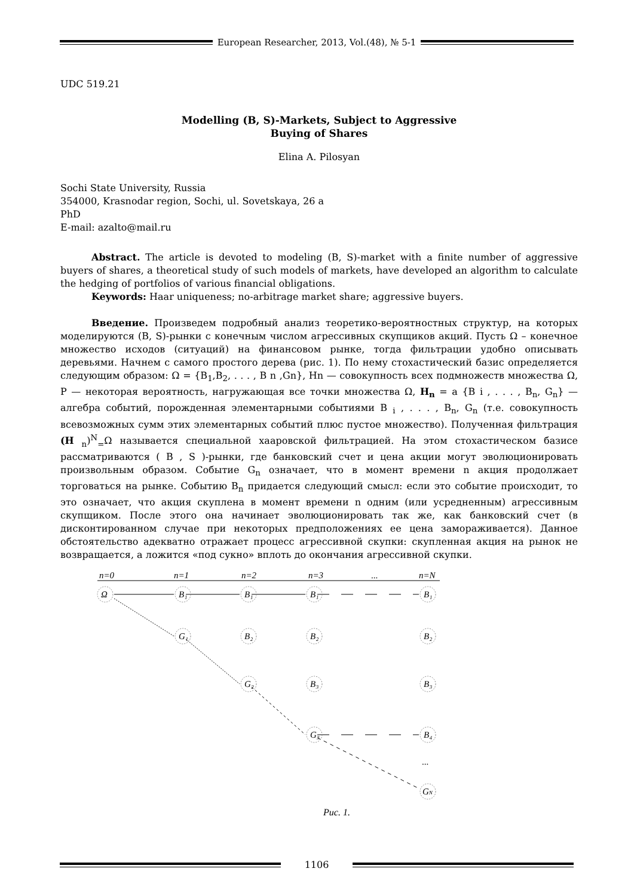European Researcher, 2013, Vol.(48), № 5-1
UDC 519.21
Modelling (B, S)-Markets, Subject to Aggressive
Buying of Shares
Elina A. Pilosyan
Sochi State University, Russia
354000, Krasnodar region, Sochi, ul. Sovetskaya, 26 a
PhD
E-mail: azalto@mail.ru
Abstract. The article is devoted to modeling (B, S)-market with a finite number of aggressive buyers of shares, a theoretical study of such models of markets, have developed an algorithm to calculate the hedging of portfolios of various financial obligations.
Keywords: Haar uniqueness; no-arbitrage market share; aggressive buyers.
Введение. Произведем подробный анализ теоретико-вероятностных структур, на которых моделируются (B, S)-рынки с конечным числом агрессивных скупщиков акций. Пусть Ω – конечное множество исходов (ситуаций) на финансовом рынке, тогда фильтрации удобно описывать деревьями. Начнем с самого простого дерева (рис. 1). По нему стохастический базис определяется следующим образом: Ω = {B<sub>1</sub>,B<sub>2</sub>, . . . , B n ,Gn}, Hn — совокупность всех подмножеств множества Ω, P — некоторая вероятность, нагружающая все точки множества Ω, H<sub>n</sub> = a {B i , . . . , B<sub>n</sub>, G<sub>n</sub>} — алгебра событий, порожденная элементарными событиями B <sub>i</sub> , . . . , B<sub>n</sub>, G<sub>n</sub> (т.е. совокупность всевозможных сумм этих элементарных событий плюс пустое множество). Полученная фильтрация (H <sub>n</sub>)<sup>N</sup><sub>=</sub>Ω называется специальной хааровской фильтрацией. На этом стохастическом базисе рассматриваются ( B , S )-рынки, где банковский счет и цена акции могут эволюционировать произвольным образом. Событие G<sub>n</sub> означает, что в момент времени n акция продолжает торговаться на рынке. Событию B<sub>n</sub> придается следующий смысл: если это событие происходит, то это означает, что акция скуплена в момент времени n одним (или усредненным) агрессивным скупщиком. После этого она начинает эволюционировать так же, как банковский счет (в дисконтированном случае при некоторых предположениях ее цена замораживается). Данное обстоятельство адекватно отражает процесс агрессивной скупки: скупленная акция на рынок не возвращается, а ложится «под сукно» вплоть до окончания агрессивной скупки.
n=0
n=1
n=2
n=3
...
n=N
Ω
B₁
B₁
B₁
B₁
G₁
B₂
B₂
B₂
G₂
B₃
B₃
G₃
B₄
...
GN
Рис. 1.
1106